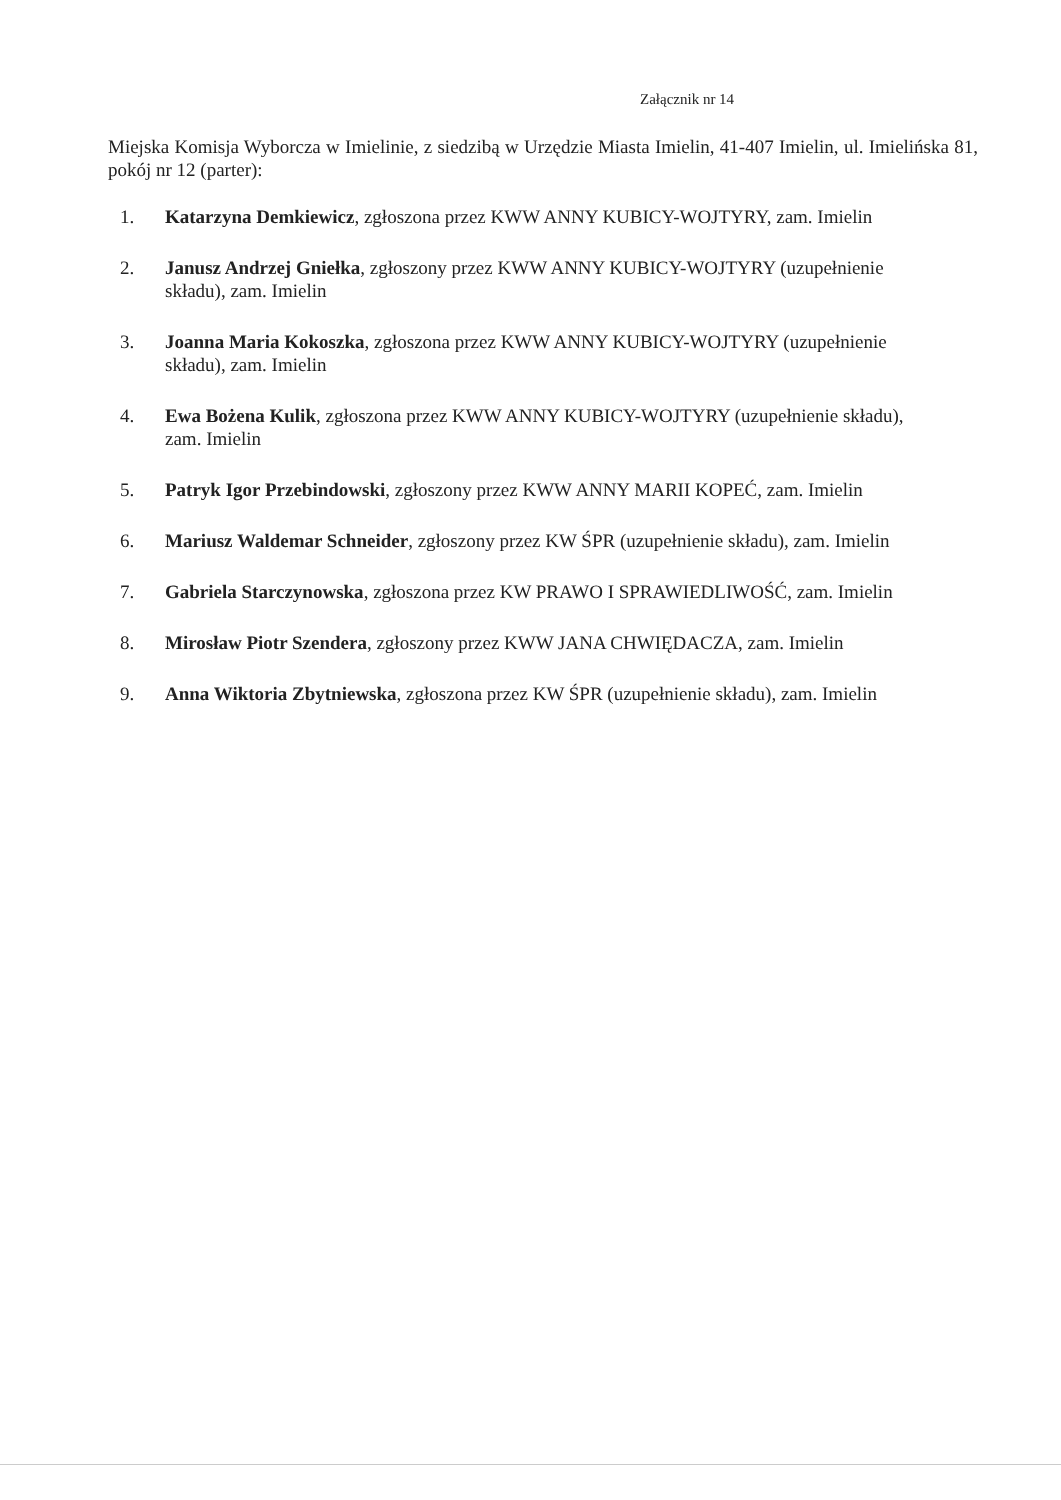Załącznik nr 14
Miejska Komisja Wyborcza w Imielinie, z siedzibą w Urzędzie Miasta Imielin, 41-407 Imielin, ul. Imielińska 81, pokój nr 12 (parter):
1. Katarzyna Demkiewicz, zgłoszona przez KWW ANNY KUBICY-WOJTYRY, zam. Imielin
2. Janusz Andrzej Gniełka, zgłoszony przez KWW ANNY KUBICY-WOJTYRY (uzupełnienie składu), zam. Imielin
3. Joanna Maria Kokoszka, zgłoszona przez KWW ANNY KUBICY-WOJTYRY (uzupełnienie składu), zam. Imielin
4. Ewa Bożena Kulik, zgłoszona przez KWW ANNY KUBICY-WOJTYRY (uzupełnienie składu), zam. Imielin
5. Patryk Igor Przebindowski, zgłoszony przez KWW ANNY MARII KOPEĆ, zam. Imielin
6. Mariusz Waldemar Schneider, zgłoszony przez KW ŚPR (uzupełnienie składu), zam. Imielin
7. Gabriela Starczynowska, zgłoszona przez KW PRAWO I SPRAWIEDLIWOŚĆ, zam. Imielin
8. Mirosław Piotr Szendera, zgłoszony przez KWW JANA CHWIĘDACZA, zam. Imielin
9. Anna Wiktoria Zbytniewska, zgłoszona przez KW ŚPR (uzupełnienie składu), zam. Imielin